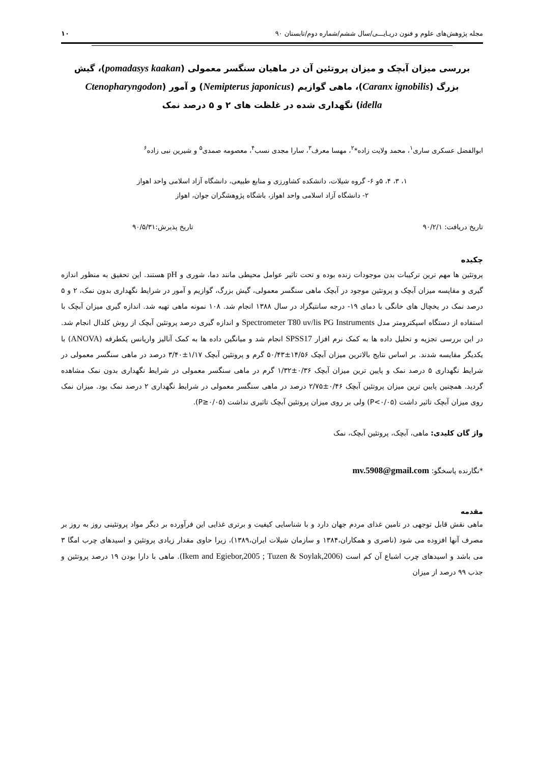مجله پژوهش‌های علوم و فنون دریـایـــی/سال ششم/شماره دوم/تابستان ۹۰ ۱۰
بررسی میزان آبچک و میزان پروتئین آن در ماهیان سنگسر معمولی (pomadasys kaakan)، گیش بزرگ (Caranx ignobilis)، ماهی گوازیم (Nemipterus japonicus) و آمور (Ctenopharyngodon idella) نگهداری شده در غلظت های ۲ و ۵ درصد نمک
ابوالفضل عسکری ساری<sup>۱</sup>، محمد ولایت زاده*<sup>۲</sup>، مهسا معرف<sup>۳</sup>، سارا مجدی نسب<sup>۴</sup>، معصومه صمدی<sup>۵</sup> و شیرین نبی زاده<sup>۶</sup>
۱، ۳، ۴، ۵و ۶- گروه شیلات، دانشکده کشاورزی و منابع طبیعی، دانشگاه آزاد اسلامی واحد اهواز
۲- دانشگاه آزاد اسلامی واحد اهواز، باشگاه پژوهشگران جوان، اهواز
تاریخ دریافت: ۹۰/۲/۱ تاریخ پذیرش:۹۰/۵/۳۱
چکیده
پروتئین ها مهم ترین ترکیبات بدن موجودات زنده بوده و تحت تاثیر عوامل محیطی مانند دما، شوری و pH هستند. این تحقیق به منظور اندازه گیری و مقایسه میزان آبچک و پروتئین موجود در آبچک ماهی سنگسر معمولی، گیش بزرگ، گوازیم و آمور در شرایط نگهداری بدون نمک، ۲ و ۵ درصد نمک در یخچال های خانگی با دمای ۱۹- درجه سانتیگراد در سال ۱۳۸۸ انجام شد. ۱۰۸ نمونه ماهی تهیه شد. اندازه گیری میزان آبچک با استفاده از دستگاه اسپکترومتر مدل Spectrometer T80 uv/lis PG Instruments و اندازه گیری درصد پروتئین آبچک از روش کلدال انجام شد. در این بررسی تجزیه و تحلیل داده ها به کمک نرم افزار SPSS17 انجام شد و میانگین داده ها به کمک آنالیز واریانس یکطرفه (ANOVA) با یکدیگر مقایسه شدند. بر اساس نتایج بالاترین میزان آبچک ۱۴/۵۶±۵۰/۴۳ گرم و پروتئین آبچک ۱/۱۷±۳/۴۰ درصد در ماهی سنگسر معمولی در شرایط نگهداری ۵ درصد نمک و پایین ترین میزان آبچک ۰/۳۶±۱/۳۲ گرم در ماهی سنگسر معمولی در شرایط نگهداری بدون نمک مشاهده گردید. همچنین پایین ترین میزان پروتئین آبچک ۰/۴۶±۲/۷۵ درصد در ماهی سنگسر معمولی در شرایط نگهداری ۲ درصد نمک بود. میزان نمک روی میزان آبچک تاثیر داشت (P<۰/۰۵) ولی بر روی میزان پروتئین آبچک تاثیری نداشت (P≥۰/۰۵).
واژ گان کلیدی: ماهی، آبچک، پروتئین آبچک، نمک
*نگارنده پاسخگو: mv.5908@gmail.com
مقدمه
ماهی نقش قابل توجهی در تامین غذای مردم جهان دارد و با شناسایی کیفیت و برتری غذایی این فرآورده بر دیگر مواد پروتئینی روز به روز بر مصرف آنها افزوده می شود (ناصری و همکاران،۱۳۸۴ و سازمان شیلات ایران،۱۳۸۹)، زیرا حاوی مقدار زیادی پروتئین و اسیدهای چرب امگا ۳ می باشد و اسیدهای چرب اشباع آن کم است (Ikem and Egiebor,2005 ; Tuzen & Soylak,2006). ماهی با دارا بودن ۱۹ درصد پروتئین و جذب ۹۹ درصد از میزان